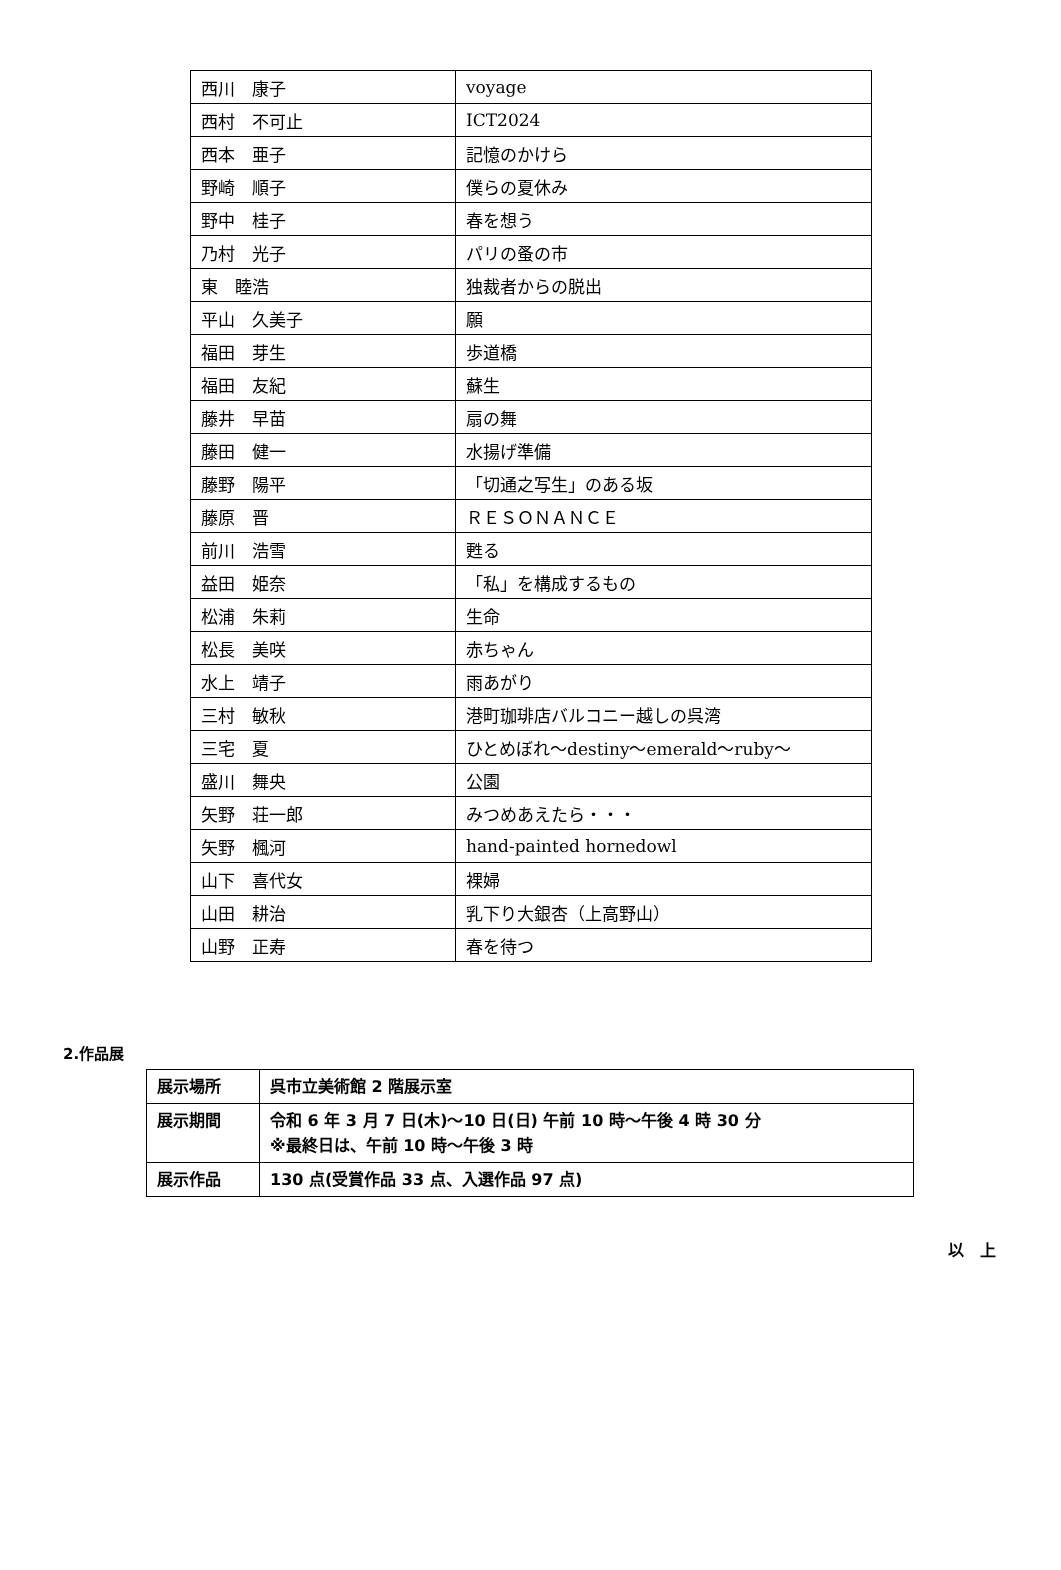| 西川 康子 | voyage |
| 西村 不可止 | ICT2024 |
| 西本 亜子 | 記憶のかけら |
| 野崎 順子 | 僕らの夏休み |
| 野中 桂子 | 春を想う |
| 乃村 光子 | パリの蚤の市 |
| 東 睦浩 | 独裁者からの脱出 |
| 平山 久美子 | 願 |
| 福田 芽生 | 歩道橋 |
| 福田 友紀 | 蘇生 |
| 藤井 早苗 | 扇の舞 |
| 藤田 健一 | 水揚げ準備 |
| 藤野 陽平 | 「切通之写生」のある坂 |
| 藤原 晋 | ＲＥＳＯＮＡＮＣＥ |
| 前川 浩雪 | 甦る |
| 益田 姫奈 | 「私」を構成するもの |
| 松浦 朱莉 | 生命 |
| 松長 美咲 | 赤ちゃん |
| 水上 靖子 | 雨あがり |
| 三村 敏秋 | 港町珈琲店バルコニー越しの呉湾 |
| 三宅 夏 | ひとめぼれ～destiny～emerald～ruby～ |
| 盛川 舞央 | 公園 |
| 矢野 荘一郎 | みつめあえたら・・・ |
| 矢野 楓河 | hand-painted hornedowl |
| 山下 喜代女 | 裸婦 |
| 山田 耕治 | 乳下り大銀杏（上高野山） |
| 山野 正寿 | 春を待つ |
2.作品展
| 展示場所 | 呉市立美術館 2 階展示室 |
| 展示期間 | 令和 6 年 3 月 7 日(木)～10 日(日) 午前 10 時～午後 4 時 30 分 ※最終日は、午前 10 時～午後 3 時 |
| 展示作品 | 130 点(受賞作品 33 点、入選作品 97 点) |
以　上